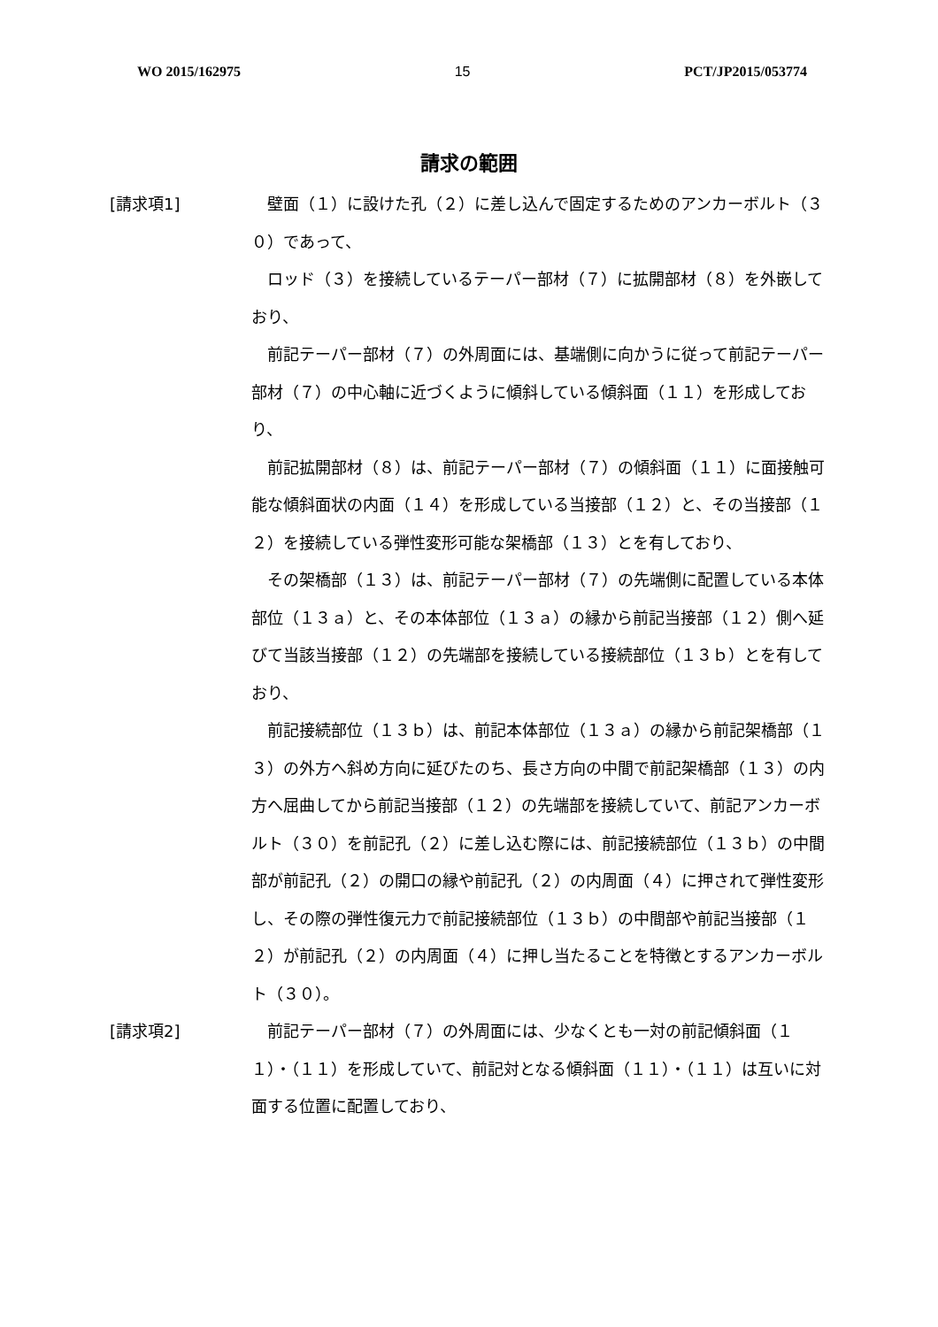WO 2015/162975 15 PCT/JP2015/053774
請求の範囲
[請求項1]
壁面（１）に設けた孔（２）に差し込んで固定するためのアンカーボルト（３０）であって、
ロッド（３）を接続しているテーパー部材（７）に拡開部材（８）を外嵌しており、
前記テーパー部材（７）の外周面には、基端側に向かうに従って前記テーパー部材（７）の中心軸に近づくように傾斜している傾斜面（１１）を形成しており、
前記拡開部材（８）は、前記テーパー部材（７）の傾斜面（１１）に面接触可能な傾斜面状の内面（１４）を形成している当接部（１２）と、その当接部（１２）を接続している弾性変形可能な架橋部（１３）とを有しており、
その架橋部（１３）は、前記テーパー部材（７）の先端側に配置している本体部位（１３ａ）と、その本体部位（１３ａ）の縁から前記当接部（１２）側へ延びて当該当接部（１２）の先端部を接続している接続部位（１３ｂ）とを有しており、
前記接続部位（１３ｂ）は、前記本体部位（１３ａ）の縁から前記架橋部（１３）の外方へ斜め方向に延びたのち、長さ方向の中間で前記架橋部（１３）の内方へ屈曲してから前記当接部（１２）の先端部を接続していて、前記アンカーボルト（３０）を前記孔（２）に差し込む際には、前記接続部位（１３ｂ）の中間部が前記孔（２）の開口の縁や前記孔（２）の内周面（４）に押されて弾性変形し、その際の弾性復元力で前記接続部位（１３ｂ）の中間部や前記当接部（１２）が前記孔（２）の内周面（４）に押し当たることを特徴とするアンカーボルト（３０）。
[請求項2]
前記テーパー部材（７）の外周面には、少なくとも一対の前記傾斜面（１１）・（１１）を形成していて、前記対となる傾斜面（１１）・（１１）は互いに対面する位置に配置しており、